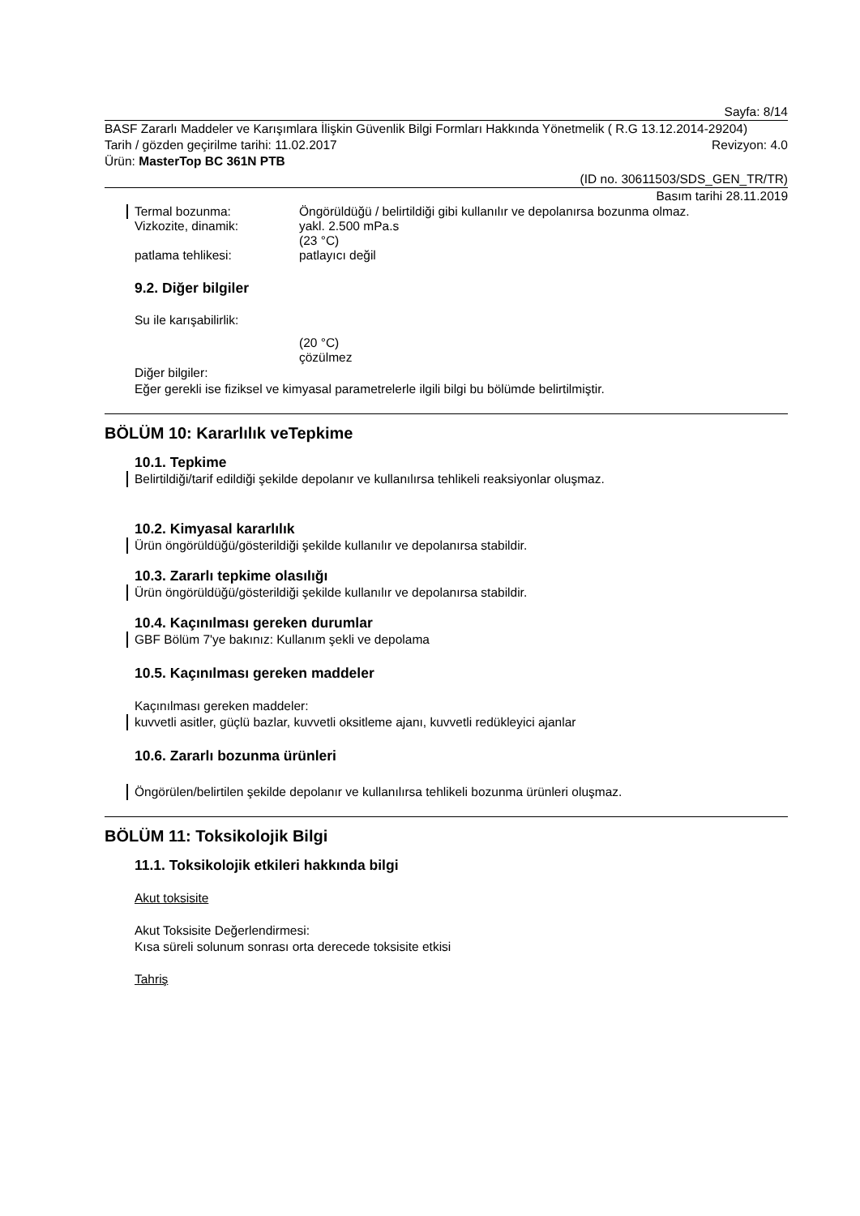Sayfa: 8/14
BASF Zararlı Maddeler ve Karışımlara İlişkin Güvenlik Bilgi Formları Hakkında Yönetmelik ( R.G 13.12.2014-29204)
Tarih / gözden geçirilme tarihi: 11.02.2017
Revizyon: 4.0
Ürün: MasterTop BC 361N PTB
(ID no. 30611503/SDS_GEN_TR/TR)
Basım tarihi 28.11.2019
Termal bozunma: Öngörüldüğü / belirtildiği gibi kullanılır ve depolanırsa bozunma olmaz.
Vizkozite, dinamik: yakl. 2.500 mPa.s
(23 °C)
patlama tehlikesi: patlayıcı değil
9.2. Diğer bilgiler
Su ile karışabilirlik:
(20 °C)
çözülmez
Diğer bilgiler:
Eğer gerekli ise fiziksel ve kimyasal parametrelerle ilgili bilgi bu bölümde belirtilmiştir.
BÖLÜM 10: Kararlılık veTepkime
10.1. Tepkime
Belirtildiği/tarif edildiği şekilde depolanır ve kullanılırsa tehlikeli reaksiyonlar oluşmaz.
10.2. Kimyasal kararlılık
Ürün öngörüldüğü/gösterildiği şekilde kullanılır ve depolanırsa stabildir.
10.3. Zararlı tepkime olasılığı
Ürün öngörüldüğü/gösterildiği şekilde kullanılır ve depolanırsa stabildir.
10.4. Kaçınılması gereken durumlar
GBF Bölüm 7'ye bakınız: Kullanım şekli ve depolama
10.5. Kaçınılması gereken maddeler
Kaçınılması gereken maddeler:
kuvvetli asitler, güçlü bazlar, kuvvetli oksitleme ajanı, kuvvetli redükleyici ajanlar
10.6. Zararlı bozunma ürünleri
Öngörülen/belirtilen şekilde depolanır ve kullanılırsa tehlikeli bozunma ürünleri oluşmaz.
BÖLÜM 11: Toksikolojik Bilgi
11.1. Toksikolojik etkileri hakkında bilgi
Akut toksisite
Akut Toksisite Değerlendirmesi:
Kısa süreli solunum sonrası orta derecede toksisite etkisi
Tahriş